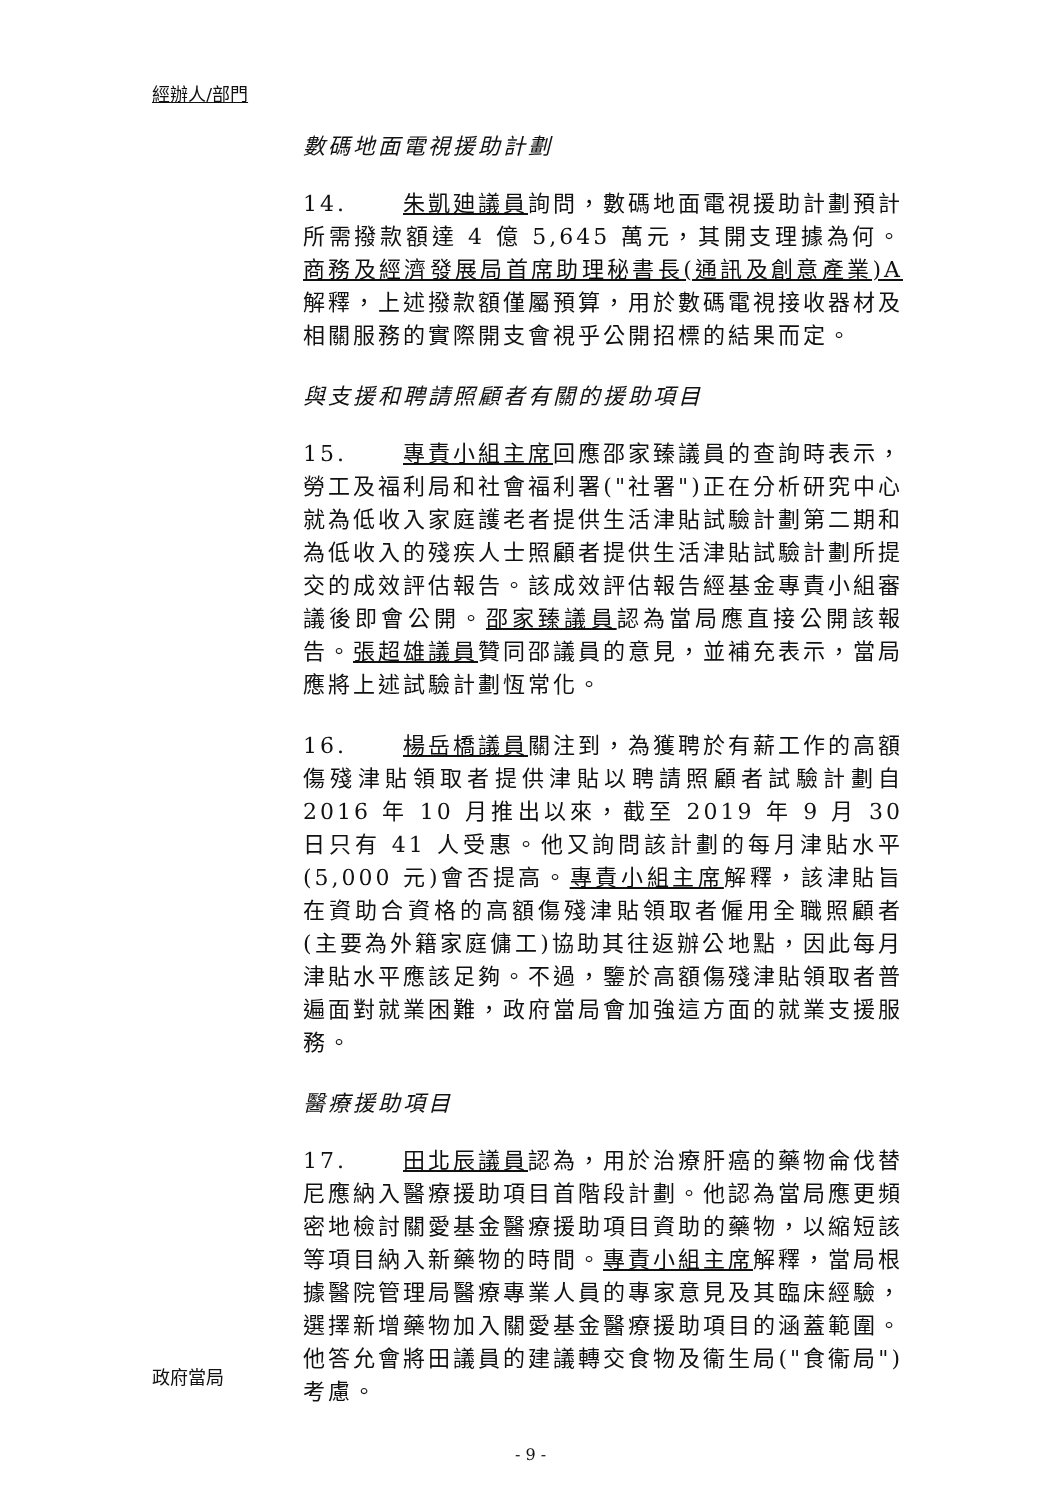經辦人/部門
數碼地面電視援助計劃
14. 朱凱廸議員詢問，數碼地面電視援助計劃預計所需撥款額達 4 億 5,645 萬元，其開支理據為何。商務及經濟發展局首席助理秘書長(通訊及創意產業)A 解釋，上述撥款額僅屬預算，用於數碼電視接收器材及相關服務的實際開支會視乎公開招標的結果而定。
與支援和聘請照顧者有關的援助項目
15. 專責小組主席回應邵家臻議員的查詢時表示，勞工及福利局和社會福利署("社署")正在分析研究中心就為低收入家庭護老者提供生活津貼試驗計劃第二期和為低收入的殘疾人士照顧者提供生活津貼試驗計劃所提交的成效評估報告。該成效評估報告經基金專責小組審議後即會公開。邵家臻議員認為當局應直接公開該報告。張超雄議員贊同邵議員的意見，並補充表示，當局應將上述試驗計劃恆常化。
16. 楊岳橋議員關注到，為獲聘於有薪工作的高額傷殘津貼領取者提供津貼以聘請照顧者試驗計劃自 2016 年 10 月推出以來，截至 2019 年 9 月 30 日只有 41 人受惠。他又詢問該計劃的每月津貼水平(5,000 元)會否提高。專責小組主席解釋，該津貼旨在資助合資格的高額傷殘津貼領取者僱用全職照顧者(主要為外籍家庭傭工)協助其往返辦公地點，因此每月津貼水平應該足夠。不過，鑒於高額傷殘津貼領取者普遍面對就業困難，政府當局會加強這方面的就業支援服務。
醫療援助項目
17. 田北辰議員認為，用於治療肝癌的藥物侖伐替尼應納入醫療援助項目首階段計劃。他認為當局應更頻密地檢討關愛基金醫療援助項目資助的藥物，以縮短該等項目納入新藥物的時間。專責小組主席解釋，當局根據醫院管理局醫療專業人員的專家意見及其臨床經驗，選擇新增藥物加入關愛基金醫療援助項目的涵蓋範圍。他答允會將田議員的建議轉交食物及衞生局("食衞局")考慮。
政府當局
- 9 -